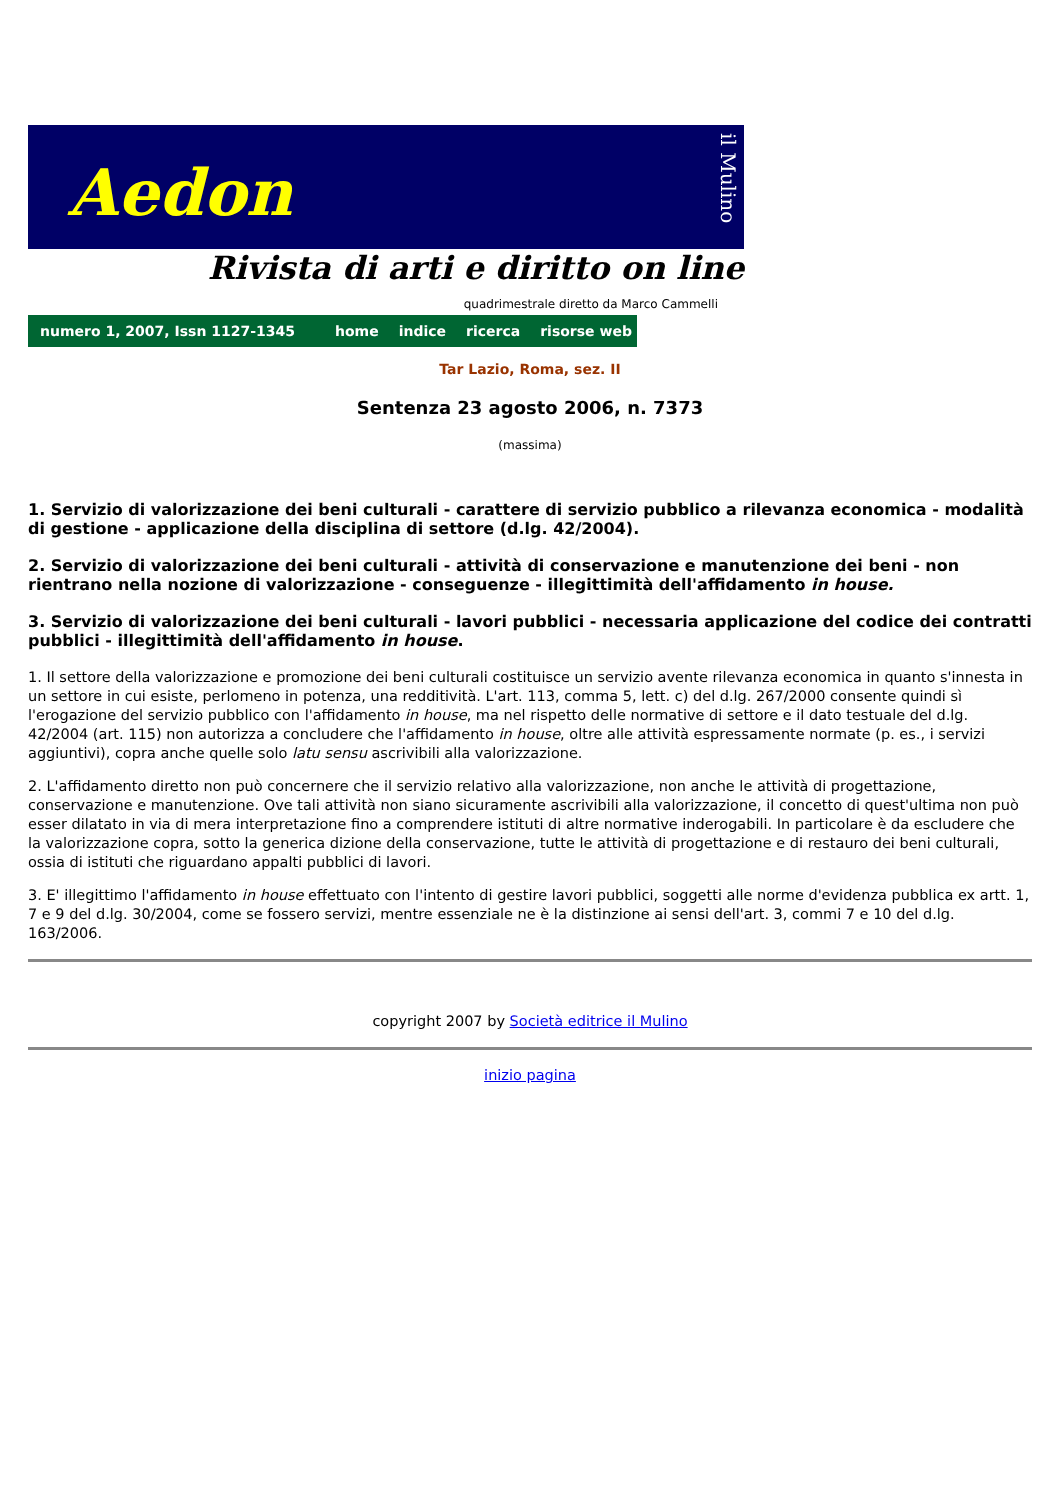Aedon
il Mulino
Rivista di arti e diritto on line
quadrimestrale diretto da Marco Cammelli
numero 1, 2007, Issn 1127-1345 home indice ricerca risorse web
Tar Lazio, Roma, sez. II
Sentenza 23 agosto 2006, n. 7373
(massima)
1. Servizio di valorizzazione dei beni culturali - carattere di servizio pubblico a rilevanza economica - modalità di gestione - applicazione della disciplina di settore (d.lg. 42/2004).
2. Servizio di valorizzazione dei beni culturali - attività di conservazione e manutenzione dei beni - non rientrano nella nozione di valorizzazione - conseguenze - illegittimità dell'affidamento in house.
3. Servizio di valorizzazione dei beni culturali - lavori pubblici - necessaria applicazione del codice dei contratti pubblici - illegittimità dell'affidamento in house.
1. Il settore della valorizzazione e promozione dei beni culturali costituisce un servizio avente rilevanza economica in quanto s'innesta in un settore in cui esiste, perlomeno in potenza, una redditività. L'art. 113, comma 5, lett. c) del d.lg. 267/2000 consente quindi sì l'erogazione del servizio pubblico con l'affidamento in house, ma nel rispetto delle normative di settore e il dato testuale del d.lg. 42/2004 (art. 115) non autorizza a concludere che l'affidamento in house, oltre alle attività espressamente normate (p. es., i servizi aggiuntivi), copra anche quelle solo latu sensu ascrivibili alla valorizzazione.
2. L'affidamento diretto non può concernere che il servizio relativo alla valorizzazione, non anche le attività di progettazione, conservazione e manutenzione. Ove tali attività non siano sicuramente ascrivibili alla valorizzazione, il concetto di quest'ultima non può esser dilatato in via di mera interpretazione fino a comprendere istituti di altre normative inderogabili. In particolare è da escludere che la valorizzazione copra, sotto la generica dizione della conservazione, tutte le attività di progettazione e di restauro dei beni culturali, ossia di istituti che riguardano appalti pubblici di lavori.
3. E' illegittimo l'affidamento in house effettuato con l'intento di gestire lavori pubblici, soggetti alle norme d'evidenza pubblica ex artt. 1, 7 e 9 del d.lg. 30/2004, come se fossero servizi, mentre essenziale ne è la distinzione ai sensi dell'art. 3, commi 7 e 10 del d.lg. 163/2006.
copyright 2007 by Società editrice il Mulino
inizio pagina